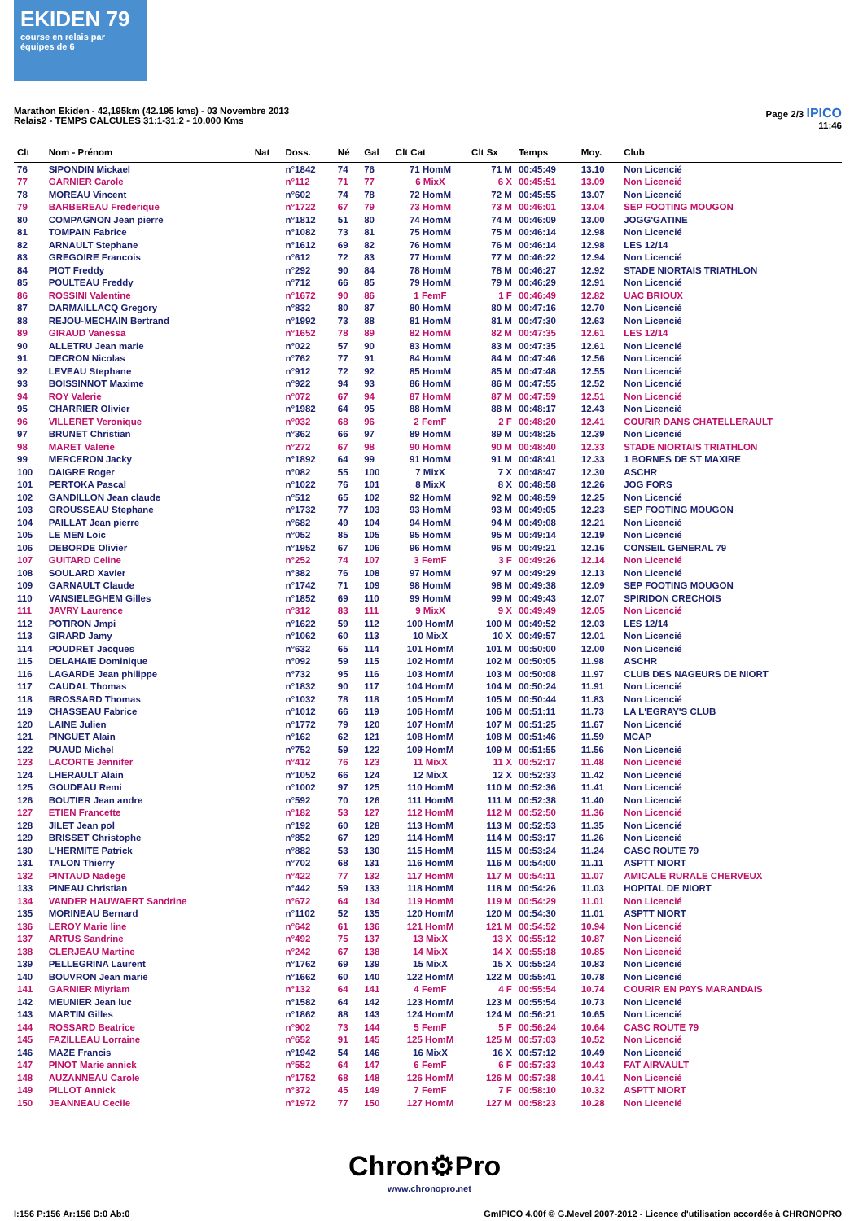EKIDEN 79
course en relais par équipes de 6
Marathon Ekiden - 42,195km (42.195 kms) - 03 Novembre 2013
Relais2 - TEMPS CALCULES 31:1-31:2 - 10.000 Kms
Page 2/3 IPICO
11:46
| Clt | Nom - Prénom | Nat | Doss. | Né | Gal | Clt Cat | Clt Sx | Temps | Moy. | Club |
| --- | --- | --- | --- | --- | --- | --- | --- | --- | --- | --- |
| 76 | SIPONDIN Mickael | | n°1842 | 74 | 76 | 71 HomM | 71 M | 00:45:49 | 13.10 | Non Licencié |
| 77 | GARNIER Carole | | n°112 | 71 | 77 | 6 MixX | 6 X | 00:45:51 | 13.09 | Non Licencié |
| 78 | MOREAU Vincent | | n°602 | 74 | 78 | 72 HomM | 72 M | 00:45:55 | 13.07 | Non Licencié |
| 79 | BARBEREAU Frederique | | n°1722 | 67 | 79 | 73 HomM | 73 M | 00:46:01 | 13.04 | SEP FOOTING MOUGON |
| 80 | COMPAGNON Jean pierre | | n°1812 | 51 | 80 | 74 HomM | 74 M | 00:46:09 | 13.00 | JOGG'GATINE |
| 81 | TOMPAIN Fabrice | | n°1082 | 73 | 81 | 75 HomM | 75 M | 00:46:14 | 12.98 | Non Licencié |
| 82 | ARNAULT Stephane | | n°1612 | 69 | 82 | 76 HomM | 76 M | 00:46:14 | 12.98 | LES 12/14 |
| 83 | GREGOIRE Francois | | n°612 | 72 | 83 | 77 HomM | 77 M | 00:46:22 | 12.94 | Non Licencié |
| 84 | PIOT Freddy | | n°292 | 90 | 84 | 78 HomM | 78 M | 00:46:27 | 12.92 | STADE NIORTAIS TRIATHLON |
| 85 | POULTEAU Freddy | | n°712 | 66 | 85 | 79 HomM | 79 M | 00:46:29 | 12.91 | Non Licencié |
| 86 | ROSSINI Valentine | | n°1672 | 90 | 86 | 1 FemF | 1 F | 00:46:49 | 12.82 | UAC BRIOUX |
| 87 | DARMAILLACQ Gregory | | n°832 | 80 | 87 | 80 HomM | 80 M | 00:47:16 | 12.70 | Non Licencié |
| 88 | REJOU-MECHAIN Bertrand | | n°1992 | 73 | 88 | 81 HomM | 81 M | 00:47:30 | 12.63 | Non Licencié |
| 89 | GIRAUD Vanessa | | n°1652 | 78 | 89 | 82 HomM | 82 M | 00:47:35 | 12.61 | LES 12/14 |
| 90 | ALLETRU Jean marie | | n°022 | 57 | 90 | 83 HomM | 83 M | 00:47:35 | 12.61 | Non Licencié |
| 91 | DECRON Nicolas | | n°762 | 77 | 91 | 84 HomM | 84 M | 00:47:46 | 12.56 | Non Licencié |
| 92 | LEVEAU Stephane | | n°912 | 72 | 92 | 85 HomM | 85 M | 00:47:48 | 12.55 | Non Licencié |
| 93 | BOISSINNOT Maxime | | n°922 | 94 | 93 | 86 HomM | 86 M | 00:47:55 | 12.52 | Non Licencié |
| 94 | ROY Valerie | | n°072 | 67 | 94 | 87 HomM | 87 M | 00:47:59 | 12.51 | Non Licencié |
| 95 | CHARRIER Olivier | | n°1982 | 64 | 95 | 88 HomM | 88 M | 00:48:17 | 12.43 | Non Licencié |
| 96 | VILLERET Veronique | | n°932 | 68 | 96 | 2 FemF | 2 F | 00:48:20 | 12.41 | COURIR DANS CHATELLERAULT |
| 97 | BRUNET Christian | | n°362 | 66 | 97 | 89 HomM | 89 M | 00:48:25 | 12.39 | Non Licencié |
| 98 | MARET Valerie | | n°272 | 67 | 98 | 90 HomM | 90 M | 00:48:40 | 12.33 | STADE NIORTAIS TRIATHLON |
| 99 | MERCERON Jacky | | n°1892 | 64 | 99 | 91 HomM | 91 M | 00:48:41 | 12.33 | 1 BORNES DE ST MAXIRE |
| 100 | DAIGRE Roger | | n°082 | 55 | 100 | 7 MixX | 7 X | 00:48:47 | 12.30 | ASCHR |
| 101 | PERTOKA Pascal | | n°1022 | 76 | 101 | 8 MixX | 8 X | 00:48:58 | 12.26 | JOG FORS |
| 102 | GANDILLON Jean claude | | n°512 | 65 | 102 | 92 HomM | 92 M | 00:48:59 | 12.25 | Non Licencié |
| 103 | GROUSSEAU Stephane | | n°1732 | 77 | 103 | 93 HomM | 93 M | 00:49:05 | 12.23 | SEP FOOTING MOUGON |
| 104 | PAILLAT Jean pierre | | n°682 | 49 | 104 | 94 HomM | 94 M | 00:49:08 | 12.21 | Non Licencié |
| 105 | LE MEN Loic | | n°052 | 85 | 105 | 95 HomM | 95 M | 00:49:14 | 12.19 | Non Licencié |
| 106 | DEBORDE Olivier | | n°1952 | 67 | 106 | 96 HomM | 96 M | 00:49:21 | 12.16 | CONSEIL GENERAL 79 |
| 107 | GUITARD Celine | | n°252 | 74 | 107 | 3 FemF | 3 F | 00:49:26 | 12.14 | Non Licencié |
| 108 | SOULARD Xavier | | n°382 | 76 | 108 | 97 HomM | 97 M | 00:49:29 | 12.13 | Non Licencié |
| 109 | GARNAULT Claude | | n°1742 | 71 | 109 | 98 HomM | 98 M | 00:49:38 | 12.09 | SEP FOOTING MOUGON |
| 110 | VANSIELEGHEM Gilles | | n°1852 | 69 | 110 | 99 HomM | 99 M | 00:49:43 | 12.07 | SPIRIDON CRECHOIS |
| 111 | JAVRY Laurence | | n°312 | 83 | 111 | 9 MixX | 9 X | 00:49:49 | 12.05 | Non Licencié |
| 112 | POTIRON Jmpi | | n°1622 | 59 | 112 | 100 HomM | 100 M | 00:49:52 | 12.03 | LES 12/14 |
| 113 | GIRARD Jamy | | n°1062 | 60 | 113 | 10 MixX | 10 X | 00:49:57 | 12.01 | Non Licencié |
| 114 | POUDRET Jacques | | n°632 | 65 | 114 | 101 HomM | 101 M | 00:50:00 | 12.00 | Non Licencié |
| 115 | DELAHAIE Dominique | | n°092 | 59 | 115 | 102 HomM | 102 M | 00:50:05 | 11.98 | ASCHR |
| 116 | LAGARDE Jean philippe | | n°732 | 95 | 116 | 103 HomM | 103 M | 00:50:08 | 11.97 | CLUB DES NAGEURS DE NIORT |
| 117 | CAUDAL Thomas | | n°1832 | 90 | 117 | 104 HomM | 104 M | 00:50:24 | 11.91 | Non Licencié |
| 118 | BROSSARD Thomas | | n°1032 | 78 | 118 | 105 HomM | 105 M | 00:50:44 | 11.83 | Non Licencié |
| 119 | CHASSEAU Fabrice | | n°1012 | 66 | 119 | 106 HomM | 106 M | 00:51:11 | 11.73 | LA L'EGRAY'S CLUB |
| 120 | LAINE Julien | | n°1772 | 79 | 120 | 107 HomM | 107 M | 00:51:25 | 11.67 | Non Licencié |
| 121 | PINGUET Alain | | n°162 | 62 | 121 | 108 HomM | 108 M | 00:51:46 | 11.59 | MCAP |
| 122 | PUAUD Michel | | n°752 | 59 | 122 | 109 HomM | 109 M | 00:51:55 | 11.56 | Non Licencié |
| 123 | LACORTE Jennifer | | n°412 | 76 | 123 | 11 MixX | 11 X | 00:52:17 | 11.48 | Non Licencié |
| 124 | LHERAULT Alain | | n°1052 | 66 | 124 | 12 MixX | 12 X | 00:52:33 | 11.42 | Non Licencié |
| 125 | GOUDEAU Remi | | n°1002 | 97 | 125 | 110 HomM | 110 M | 00:52:36 | 11.41 | Non Licencié |
| 126 | BOUTIER Jean andre | | n°592 | 70 | 126 | 111 HomM | 111 M | 00:52:38 | 11.40 | Non Licencié |
| 127 | ETIEN Francette | | n°182 | 53 | 127 | 112 HomM | 112 M | 00:52:50 | 11.36 | Non Licencié |
| 128 | JILET Jean pol | | n°192 | 60 | 128 | 113 HomM | 113 M | 00:52:53 | 11.35 | Non Licencié |
| 129 | BRISSET Christophe | | n°852 | 67 | 129 | 114 HomM | 114 M | 00:53:17 | 11.26 | Non Licencié |
| 130 | L'HERMITE Patrick | | n°882 | 53 | 130 | 115 HomM | 115 M | 00:53:24 | 11.24 | CASC ROUTE 79 |
| 131 | TALON Thierry | | n°702 | 68 | 131 | 116 HomM | 116 M | 00:54:00 | 11.11 | ASPTT NIORT |
| 132 | PINTAUD Nadege | | n°422 | 77 | 132 | 117 HomM | 117 M | 00:54:11 | 11.07 | AMICALE RURALE CHERVEUX |
| 133 | PINEAU Christian | | n°442 | 59 | 133 | 118 HomM | 118 M | 00:54:26 | 11.03 | HOPITAL DE NIORT |
| 134 | VANDER HAUWAERT Sandrine | | n°672 | 64 | 134 | 119 HomM | 119 M | 00:54:29 | 11.01 | Non Licencié |
| 135 | MORINEAU Bernard | | n°1102 | 52 | 135 | 120 HomM | 120 M | 00:54:30 | 11.01 | ASPTT NIORT |
| 136 | LEROY Marie line | | n°642 | 61 | 136 | 121 HomM | 121 M | 00:54:52 | 10.94 | Non Licencié |
| 137 | ARTUS Sandrine | | n°492 | 75 | 137 | 13 MixX | 13 X | 00:55:12 | 10.87 | Non Licencié |
| 138 | CLERJEAU Martine | | n°242 | 67 | 138 | 14 MixX | 14 X | 00:55:18 | 10.85 | Non Licencié |
| 139 | PELLEGRINA Laurent | | n°1762 | 69 | 139 | 15 MixX | 15 X | 00:55:24 | 10.83 | Non Licencié |
| 140 | BOUVRON Jean marie | | n°1662 | 60 | 140 | 122 HomM | 122 M | 00:55:41 | 10.78 | Non Licencié |
| 141 | GARNIER Miyriam | | n°132 | 64 | 141 | 4 FemF | 4 F | 00:55:54 | 10.74 | COURIR EN PAYS MARANDAIS |
| 142 | MEUNIER Jean luc | | n°1582 | 64 | 142 | 123 HomM | 123 M | 00:55:54 | 10.73 | Non Licencié |
| 143 | MARTIN Gilles | | n°1862 | 88 | 143 | 124 HomM | 124 M | 00:56:21 | 10.65 | Non Licencié |
| 144 | ROSSARD Beatrice | | n°902 | 73 | 144 | 5 FemF | 5 F | 00:56:24 | 10.64 | CASC ROUTE 79 |
| 145 | FAZILLEAU Lorraine | | n°652 | 91 | 145 | 125 HomM | 125 M | 00:57:03 | 10.52 | Non Licencié |
| 146 | MAZE Francis | | n°1942 | 54 | 146 | 16 MixX | 16 X | 00:57:12 | 10.49 | Non Licencié |
| 147 | PINOT Marie annick | | n°552 | 64 | 147 | 6 FemF | 6 F | 00:57:33 | 10.43 | FAT AIRVAULT |
| 148 | AUZANNEAU Carole | | n°1752 | 68 | 148 | 126 HomM | 126 M | 00:57:38 | 10.41 | Non Licencié |
| 149 | PILLOT Annick | | n°372 | 45 | 149 | 7 FemF | 7 F | 00:58:10 | 10.32 | ASPTT NIORT |
| 150 | JEANNEAU Cecile | | n°1972 | 77 | 150 | 127 HomM | 127 M | 00:58:23 | 10.28 | Non Licencié |
Chron⚙Pro
www.chronopro.net
I:156 P:156 Ar:156 D:0 Ab:0 GmIPICO 4.00f © G.Mevel 2007-2012 - Licence d'utilisation accordée à CHRONOPRO